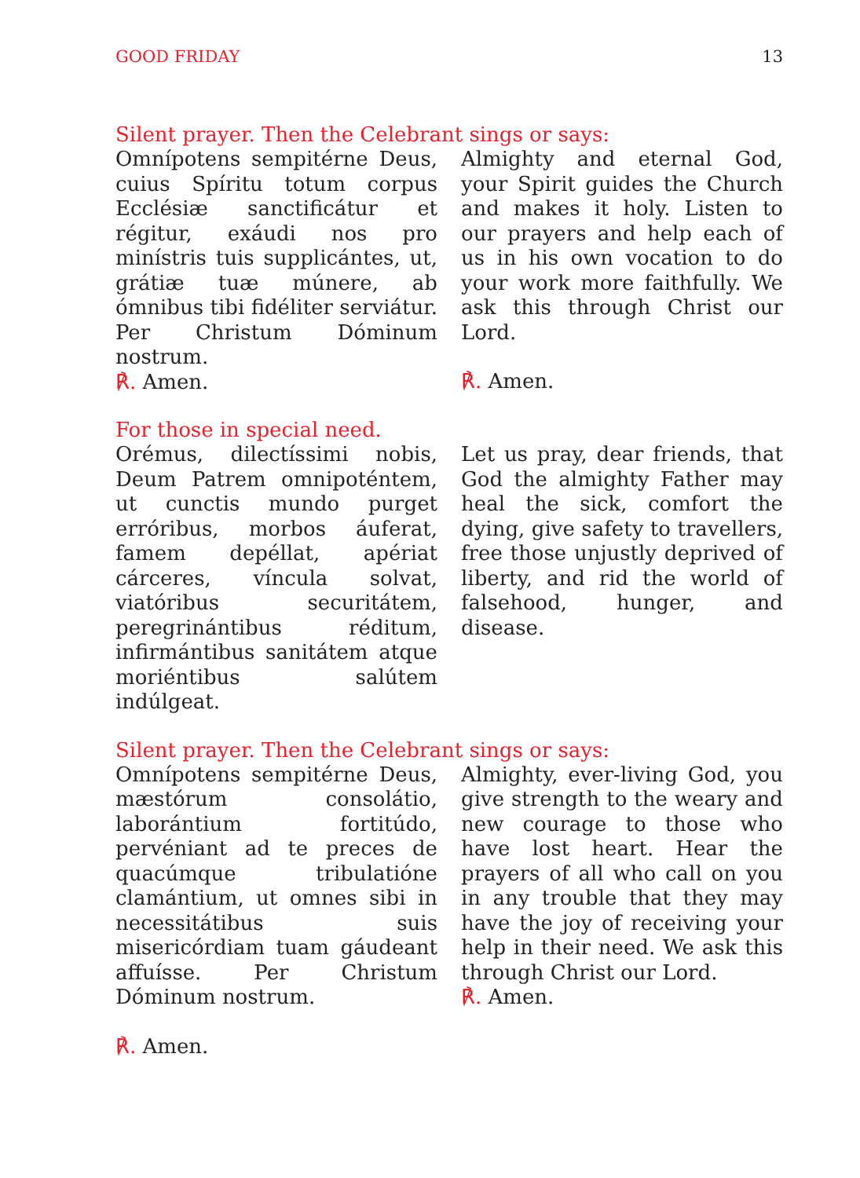GOOD FRIDAY 13
Silent prayer. Then the Celebrant sings or says:
Omnípotens sempitérne Deus, cuius Spíritu totum corpus Ecclésiæ sanctificátur et régitur, exáudi nos pro minístris tuis supplicántes, ut, grátiæ tuæ múnere, ab ómnibus tibi fidéliter serviátur. Per Christum Dóminum nostrum.
℟. Amen.
Almighty and eternal God, your Spirit guides the Church and makes it holy. Listen to our prayers and help each of us in his own vocation to do your work more faithfully. We ask this through Christ our Lord.
℟. Amen.
For those in special need.
Orémus, dilectíssimi nobis, Deum Patrem omnipoténtem, ut cunctis mundo purget erróribus, morbos áuferat, famem depéllat, apériat cárceres, víncula solvat, viatóribus securitátem, peregrinántibus réditum, infirmántibus sanitátem atque moriéntibus salútem indúlgeat.
Let us pray, dear friends, that God the almighty Father may heal the sick, comfort the dying, give safety to travellers, free those unjustly deprived of liberty, and rid the world of falsehood, hunger, and disease.
Silent prayer. Then the Celebrant sings or says:
Omnípotens sempitérne Deus, mæstórum consolátio, laborántium fortitúdo, pervéniant ad te preces de quacúmque tribulatióne clamántium, ut omnes sibi in necessitátibus suis misericórdiam tuam gáudeant affuísse. Per Christum Dóminum nostrum.
℟. Amen.
Almighty, ever-living God, you give strength to the weary and new courage to those who have lost heart. Hear the prayers of all who call on you in any trouble that they may have the joy of receiving your help in their need. We ask this through Christ our Lord.
℟. Amen.